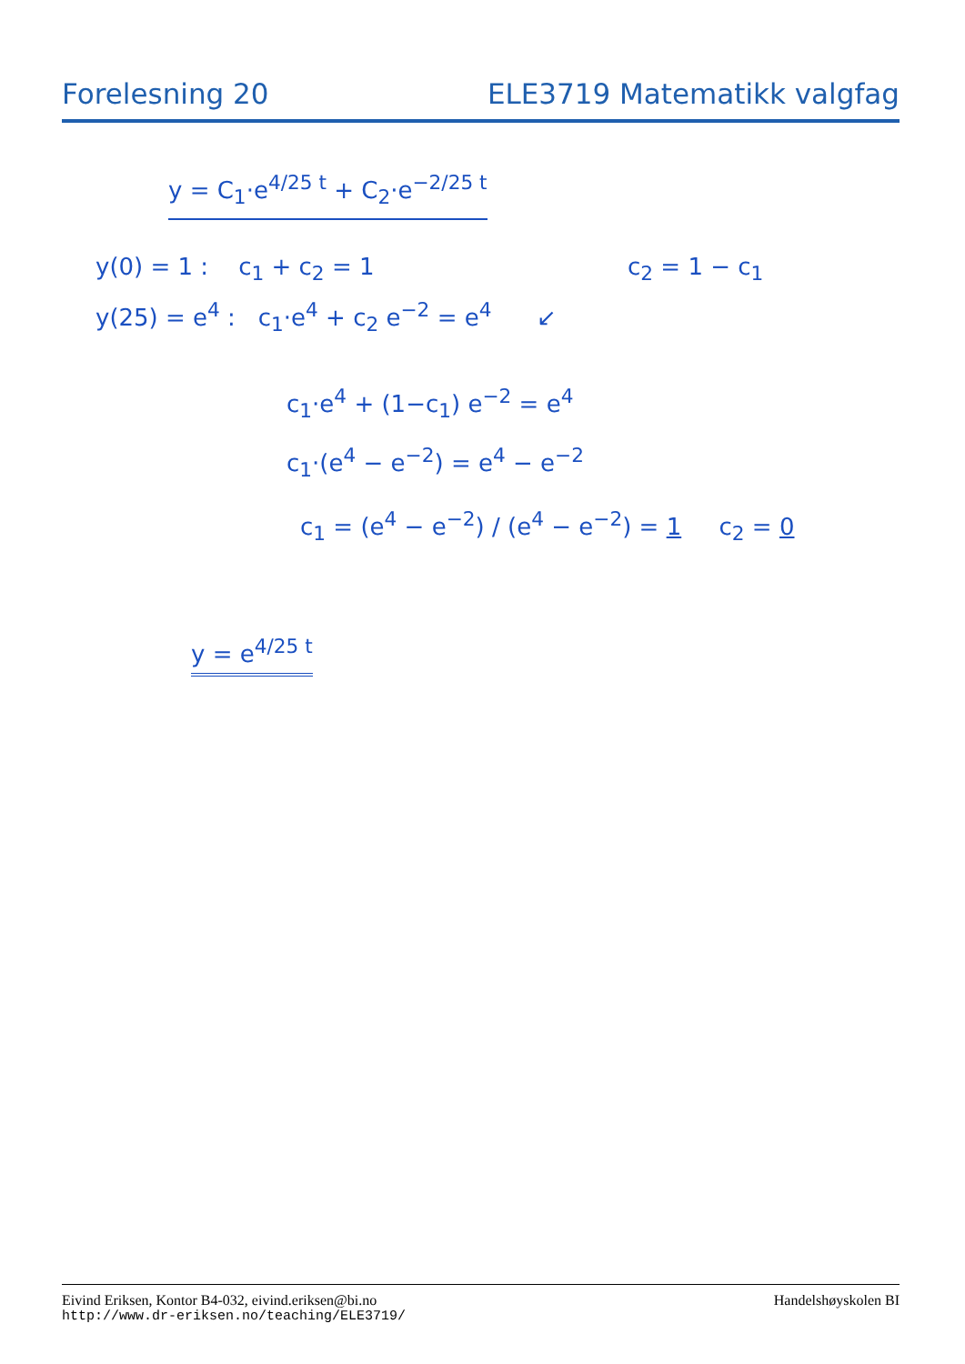Forelesning 20 ELE3719 Matematikk valgfag
y = C<sub>1</sub>·e<sup>4/25 t</sup> + C<sub>2</sub>·e<sup>−2/25 t</sup>
y(0) = 1 : c<sub>1</sub> + c<sub>2</sub> = 1 c<sub>2</sub> = 1 − c<sub>1</sub>
y(25) = e<sup>4</sup> : c<sub>1</sub>·e<sup>4</sup> + c<sub>2</sub> e<sup>−2</sup> = e<sup>4</sup> ↙
c<sub>1</sub>·e<sup>4</sup> + (1−c<sub>1</sub>) e<sup>−2</sup> = e<sup>4</sup>
c<sub>1</sub>·(e<sup>4</sup> − e<sup>−2</sup>) = e<sup>4</sup> − e<sup>−2</sup>
c<sub>1</sub> = (e<sup>4</sup> − e<sup>−2</sup>) / (e<sup>4</sup> − e<sup>−2</sup>) = 1 c<sub>2</sub> = 0
y = e<sup>4/25 t</sup>
Eivind Eriksen, Kontor B4-032, eivind.eriksen@bi.no Handelshøyskolen BI
http://www.dr-eriksen.no/teaching/ELE3719/